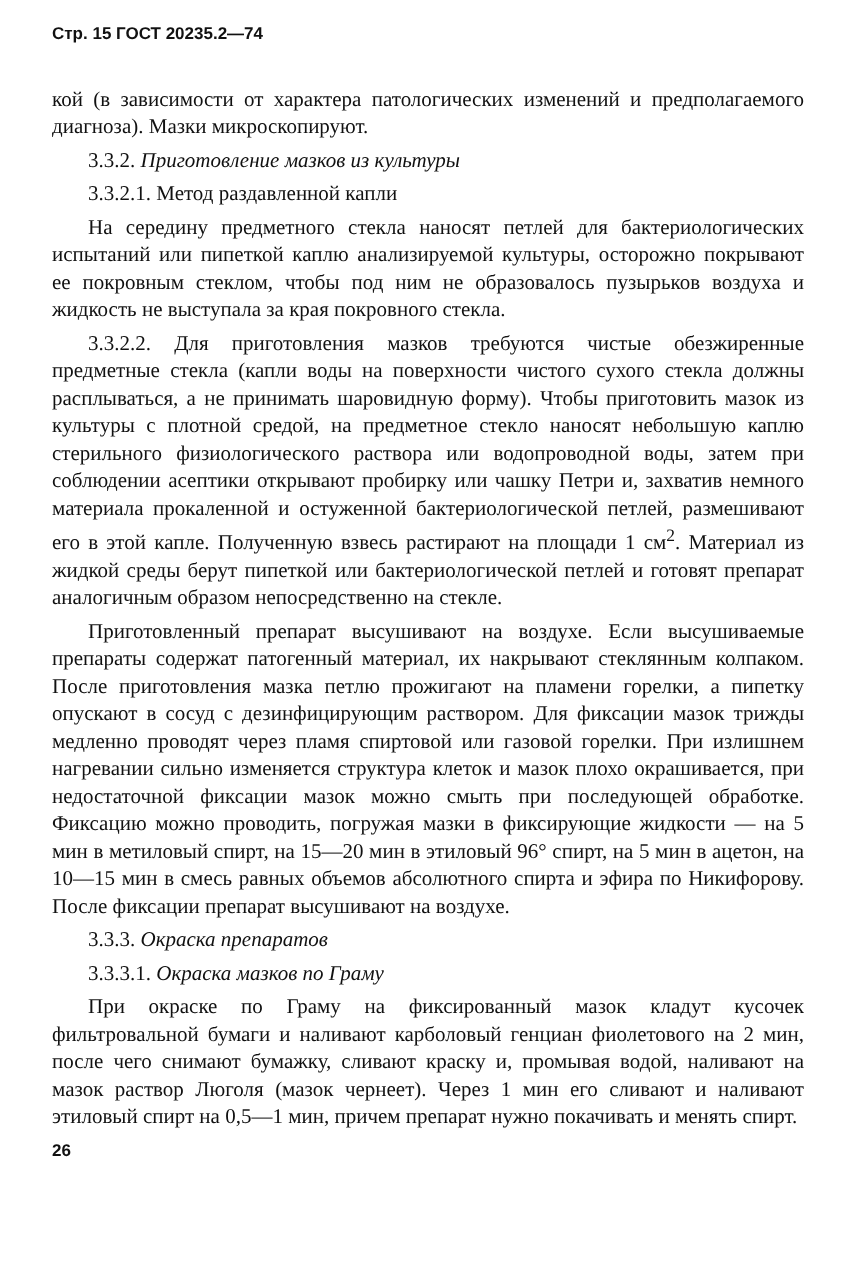Стр. 15 ГОСТ 20235.2—74
кой (в зависимости от характера патологических изменений и предполагаемого диагноза). Мазки микроскопируют.
3.3.2. Приготовление мазков из культуры
3.3.2.1. Метод раздавленной капли
На середину предметного стекла наносят петлей для бактериологических испытаний или пипеткой каплю анализируемой культуры, осторожно покрывают ее покровным стеклом, чтобы под ним не образовалось пузырьков воздуха и жидкость не выступала за края покровного стекла.
3.3.2.2. Для приготовления мазков требуются чистые обезжиренные предметные стекла (капли воды на поверхности чистого сухого стекла должны расплываться, а не принимать шаровидную форму). Чтобы приготовить мазок из культуры с плотной средой, на предметное стекло наносят небольшую каплю стерильного физиологического раствора или водопроводной воды, затем при соблюдении асептики открывают пробирку или чашку Петри и, захватив немного материала прокаленной и остуженной бактериологической петлей, размешивают его в этой капле. Полученную взвесь растирают на площади 1 см<sup>2</sup>. Материал из жидкой среды берут пипеткой или бактериологической петлей и готовят препарат аналогичным образом непосредственно на стекле.
Приготовленный препарат высушивают на воздухе. Если высушиваемые препараты содержат патогенный материал, их накрывают стеклянным колпаком. После приготовления мазка петлю прожигают на пламени горелки, а пипетку опускают в сосуд с дезинфицирующим раствором. Для фиксации мазок трижды медленно проводят через пламя спиртовой или газовой горелки. При излишнем нагревании сильно изменяется структура клеток и мазок плохо окрашивается, при недостаточной фиксации мазок можно смыть при последующей обработке. Фиксацию можно проводить, погружая мазки в фиксирующие жидкости — на 5 мин в метиловый спирт, на 15—20 мин в этиловый 96° спирт, на 5 мин в ацетон, на 10—15 мин в смесь равных объемов абсолютного спирта и эфира по Никифорову. После фиксации препарат высушивают на воздухе.
3.3.3. Окраска препаратов
3.3.3.1. Окраска мазков по Граму
При окраске по Граму на фиксированный мазок кладут кусочек фильтровальной бумаги и наливают карболовый генциан фиолетового на 2 мин, после чего снимают бумажку, сливают краску и, промывая водой, наливают на мазок раствор Люголя (мазок чернеет). Через 1 мин его сливают и наливают этиловый спирт на 0,5—1 мин, причем препарат нужно покачивать и менять спирт.
26